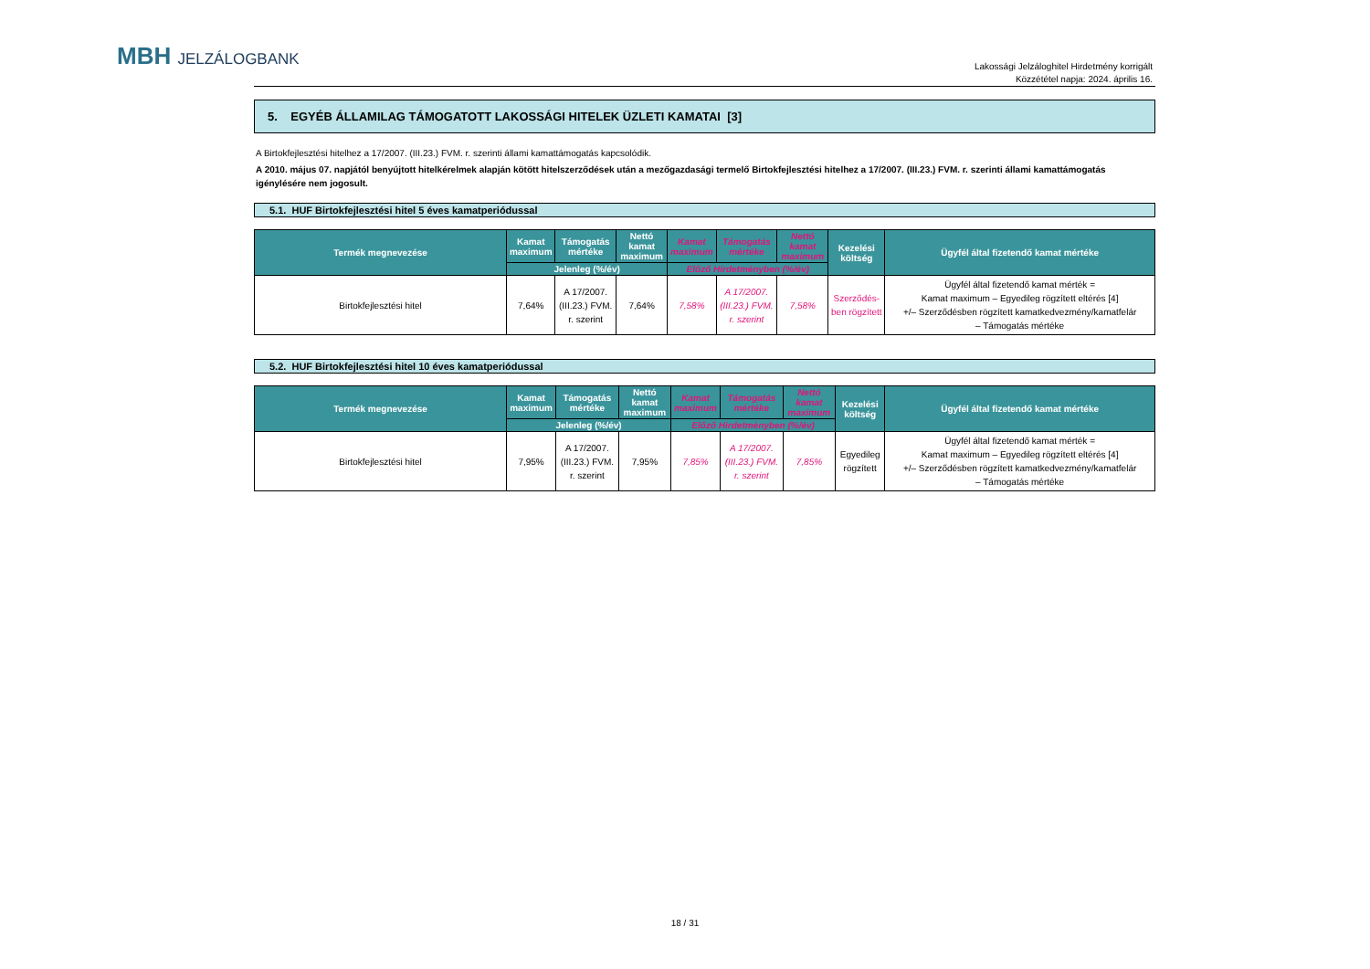MBH JELZÁLOGBANK
Lakossági Jelzáloghitel Hirdetmény korrigált
Közzététel napja: 2024. április 16.
5. EGYÉB ÁLLAMILAG TÁMOGATOTT LAKOSSÁGI HITELEK ÜZLETI KAMATAI [3]
A Birtokfejlesztési hitelhez a 17/2007. (III.23.) FVM. r. szerinti állami kamattámogatás kapcsolódik.
A 2010. május 07. napjától benyújtott hitelkérelmek alapján kötött hitelszerződések után a mezőgazdasági termelő Birtokfejlesztési hitelhez a 17/2007. (III.23.) FVM. r. szerinti állami kamattámogatás igénylésére nem jogosult.
5.1. HUF Birtokfejlesztési hitel 5 éves kamatperiódussal
| Termék megnevezése | Kamat maximum | Támogatás mértéke | Nettó kamat maximum | Kamat maximum | Támogatás mértéke | Nettó kamat maximum | Kezelési költség | Ügyfél által fizetendő kamat mértéke |
| --- | --- | --- | --- | --- | --- | --- | --- | --- |
| | Jelenleg (%/év) | | | Előző Hirdetményben (%/év) | | | | |
| Birtokfejlesztési hitel | 7,64% | A 17/2007. (III.23.) FVM. r. szerint | 7,64% | 7,58% | A 17/2007. (III.23.) FVM. r. szerint | 7,58% | Szerződés-ben rögzített | Ügyfél által fizetendő kamat mérték = Kamat maximum – Egyedileg rögzített eltérés [4] +/– Szerződésben rögzített kamatkedvezmény/kamatfelár – Támogatás mértéke |
5.2. HUF Birtokfejlesztési hitel 10 éves kamatperiódussal
| Termék megnevezése | Kamat maximum | Támogatás mértéke | Nettó kamat maximum | Kamat maximum | Támogatás mértéke | Nettó kamat maximum | Kezelési költség | Ügyfél által fizetendő kamat mértéke |
| --- | --- | --- | --- | --- | --- | --- | --- | --- |
| | Jelenleg (%/év) | | | Előző Hirdetményben (%/év) | | | | |
| Birtokfejlesztési hitel | 7,95% | A 17/2007. (III.23.) FVM. r. szerint | 7,95% | 7,85% | A 17/2007. (III.23.) FVM. r. szerint | 7,85% | Egyedileg rögzített | Ügyfél által fizetendő kamat mérték = Kamat maximum – Egyedileg rögzített eltérés [4] +/– Szerződésben rögzített kamatkedvezmény/kamatfelár – Támogatás mértéke |
18 / 31